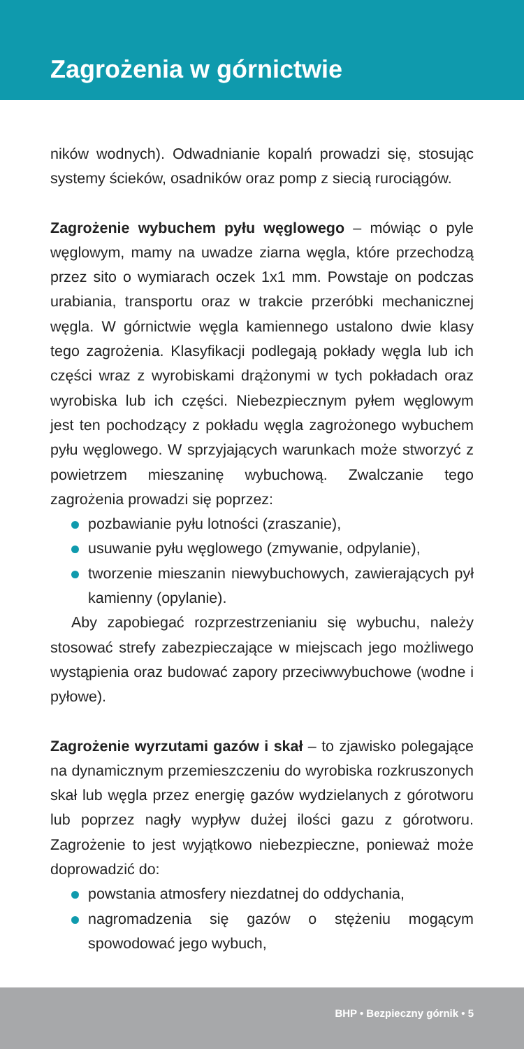Zagrożenia w górnictwie
ników wodnych). Odwadnianie kopalń prowadzi się, stosując systemy ścieków, osadników oraz pomp z siecią rurociągów.
Zagrożenie wybuchem pyłu węglowego – mówiąc o pyle węglowym, mamy na uwadze ziarna węgla, które przechodzą przez sito o wymiarach oczek 1x1 mm. Powstaje on podczas urabiania, transportu oraz w trakcie przeróbki mechanicznej węgla. W górnictwie węgla kamiennego ustalono dwie klasy tego zagrożenia. Klasyfikacji podlegają pokłady węgla lub ich części wraz z wyrobiskami drążonymi w tych pokładach oraz wyrobiska lub ich części. Niebezpiecznym pyłem węglowym jest ten pochodzący z pokładu węgla zagrożonego wybuchem pyłu węglowego. W sprzyjających warunkach może stworzyć z powietrzem mieszaninę wybuchową. Zwalczanie tego zagrożenia prowadzi się poprzez:
pozbawianie pyłu lotności (zraszanie),
usuwanie pyłu węglowego (zmywanie, odpylanie),
tworzenie mieszanin niewybuchowych, zawierających pył kamienny (opylanie).
Aby zapobiegać rozprzestrzenianiu się wybuchu, należy stosować strefy zabezpieczające w miejscach jego możliwego wystąpienia oraz budować zapory przeciwwybuchowe (wodne i pyłowe).
Zagrożenie wyrzutami gazów i skał – to zjawisko polegające na dynamicznym przemieszczeniu do wyrobiska rozkruszonych skał lub węgla przez energię gazów wydzielanych z górotworu lub poprzez nagły wypływ dużej ilości gazu z górotworu. Zagrożenie to jest wyjątkowo niebezpieczne, ponieważ może doprowadzić do:
powstania atmosfery niezdatnej do oddychania,
nagromadzenia się gazów o stężeniu mogącym spowodować jego wybuch,
BHP • Bezpieczny górnik • 5